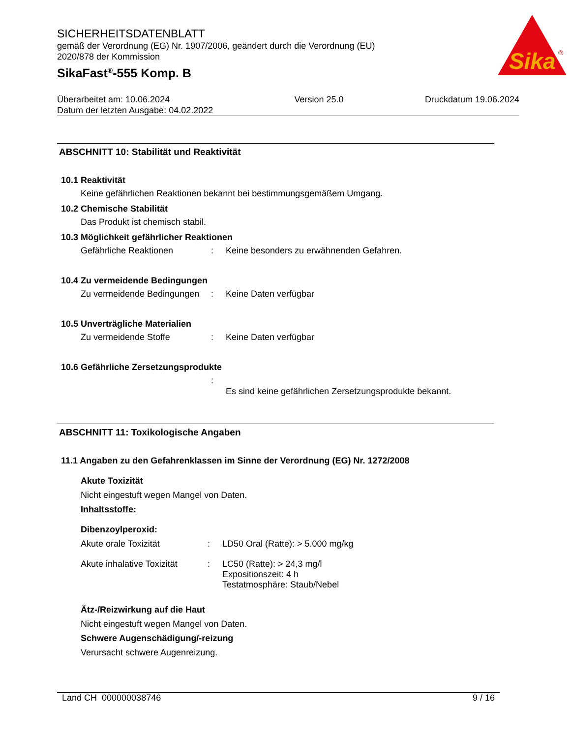Sika
®
SICHERHEITSDATENBLATT
gemäß der Verordnung (EG) Nr. 1907/2006, geändert durch die Verordnung (EU)
2020/878 der Kommission
SikaFast<sup>®</sup>-555 Komp. B
Überarbeitet am: 10.06.2024
Datum der letzten Ausgabe: 04.02.2022
Version 25.0 Druckdatum 19.06.2024
ABSCHNITT 10: Stabilität und Reaktivität
10.1 Reaktivität
Keine gefährlichen Reaktionen bekannt bei bestimmungsgemäßem Umgang.
10.2 Chemische Stabilität
Das Produkt ist chemisch stabil.
10.3 Möglichkeit gefährlicher Reaktionen
Gefährliche Reaktionen: Keine besonders zu erwähnenden Gefahren.
10.4 Zu vermeidende Bedingungen
Zu vermeidende Bedingungen: Keine Daten verfügbar
10.5 Unverträgliche Materialien
Zu vermeidende Stoffe: Keine Daten verfügbar
10.6 Gefährliche Zersetzungsprodukte
: Es sind keine gefährlichen Zersetzungsprodukte bekannt.
ABSCHNITT 11: Toxikologische Angaben
11.1 Angaben zu den Gefahrenklassen im Sinne der Verordnung (EG) Nr. 1272/2008
Akute Toxizität
Nicht eingestuft wegen Mangel von Daten.
Inhaltsstoffe:
Dibenzoylperoxid:
Akute orale Toxizität: LD50 Oral (Ratte): > 5.000 mg/kg
Akute inhalative Toxizität: LC50 (Ratte): > 24,3 mg/l
Expositionszeit: 4 h
Testatmosphäre: Staub/Nebel
Ätz-/Reizwirkung auf die Haut
Nicht eingestuft wegen Mangel von Daten.
Schwere Augenschädigung/-reizung
Verursacht schwere Augenreizung.
Land CH 000000038746 9 / 16